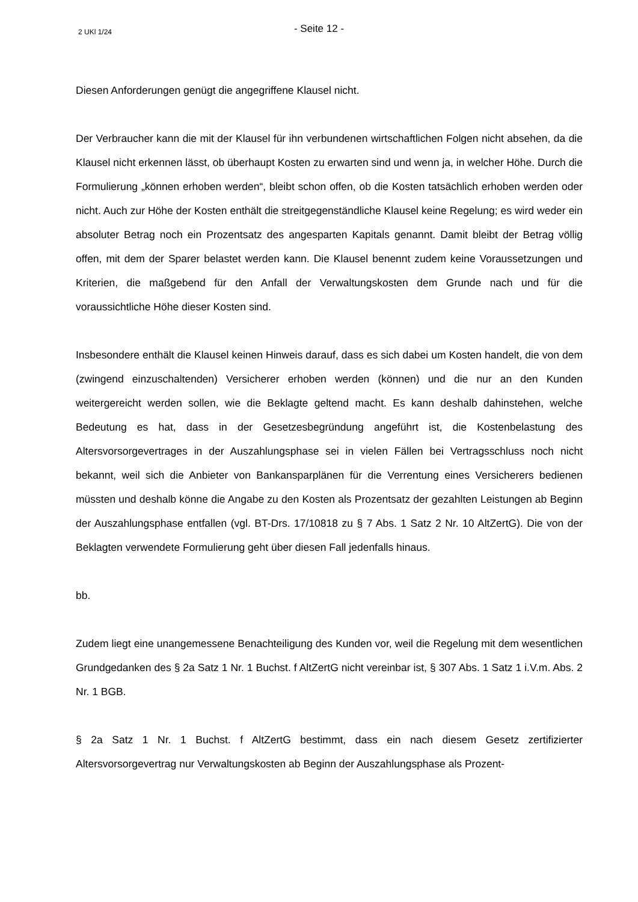2 UKl 1/24
- Seite 12 -
Diesen Anforderungen genügt die angegriffene Klausel nicht.
Der Verbraucher kann die mit der Klausel für ihn verbundenen wirtschaftlichen Folgen nicht absehen, da die Klausel nicht erkennen lässt, ob überhaupt Kosten zu erwarten sind und wenn ja, in welcher Höhe. Durch die Formulierung „können erhoben werden“, bleibt schon offen, ob die Kosten tatsächlich erhoben werden oder nicht. Auch zur Höhe der Kosten enthält die streitgegenständliche Klausel keine Regelung; es wird weder ein absoluter Betrag noch ein Prozentsatz des angesparten Kapitals genannt. Damit bleibt der Betrag völlig offen, mit dem der Sparer belastet werden kann. Die Klausel benennt zudem keine Voraussetzungen und Kriterien, die maßgebend für den Anfall der Verwaltungskosten dem Grunde nach und für die voraussichtliche Höhe dieser Kosten sind.
Insbesondere enthält die Klausel keinen Hinweis darauf, dass es sich dabei um Kosten handelt, die von dem (zwingend einzuschaltenden) Versicherer erhoben werden (können) und die nur an den Kunden weitergereicht werden sollen, wie die Beklagte geltend macht. Es kann deshalb dahinstehen, welche Bedeutung es hat, dass in der Gesetzesbegründung angeführt ist, die Kostenbelastung des Altersvorsorgevertrages in der Auszahlungsphase sei in vielen Fällen bei Vertragsschluss noch nicht bekannt, weil sich die Anbieter von Bankansparplänen für die Verrentung eines Versicherers bedienen müssten und deshalb könne die Angabe zu den Kosten als Prozentsatz der gezahlten Leistungen ab Beginn der Auszahlungsphase entfallen (vgl. BT-Drs. 17/10818 zu § 7 Abs. 1 Satz 2 Nr. 10 AltZertG). Die von der Beklagten verwendete Formulierung geht über diesen Fall jedenfalls hinaus.
bb.
Zudem liegt eine unangemessene Benachteiligung des Kunden vor, weil die Regelung mit dem wesentlichen Grundgedanken des § 2a Satz 1 Nr. 1 Buchst. f AltZertG nicht vereinbar ist, § 307 Abs. 1 Satz 1 i.V.m. Abs. 2 Nr. 1 BGB.
§ 2a Satz 1 Nr. 1 Buchst. f AltZertG bestimmt, dass ein nach diesem Gesetz zertifizierter Altersvorsorgevertrag nur Verwaltungskosten ab Beginn der Auszahlungsphase als Prozent-